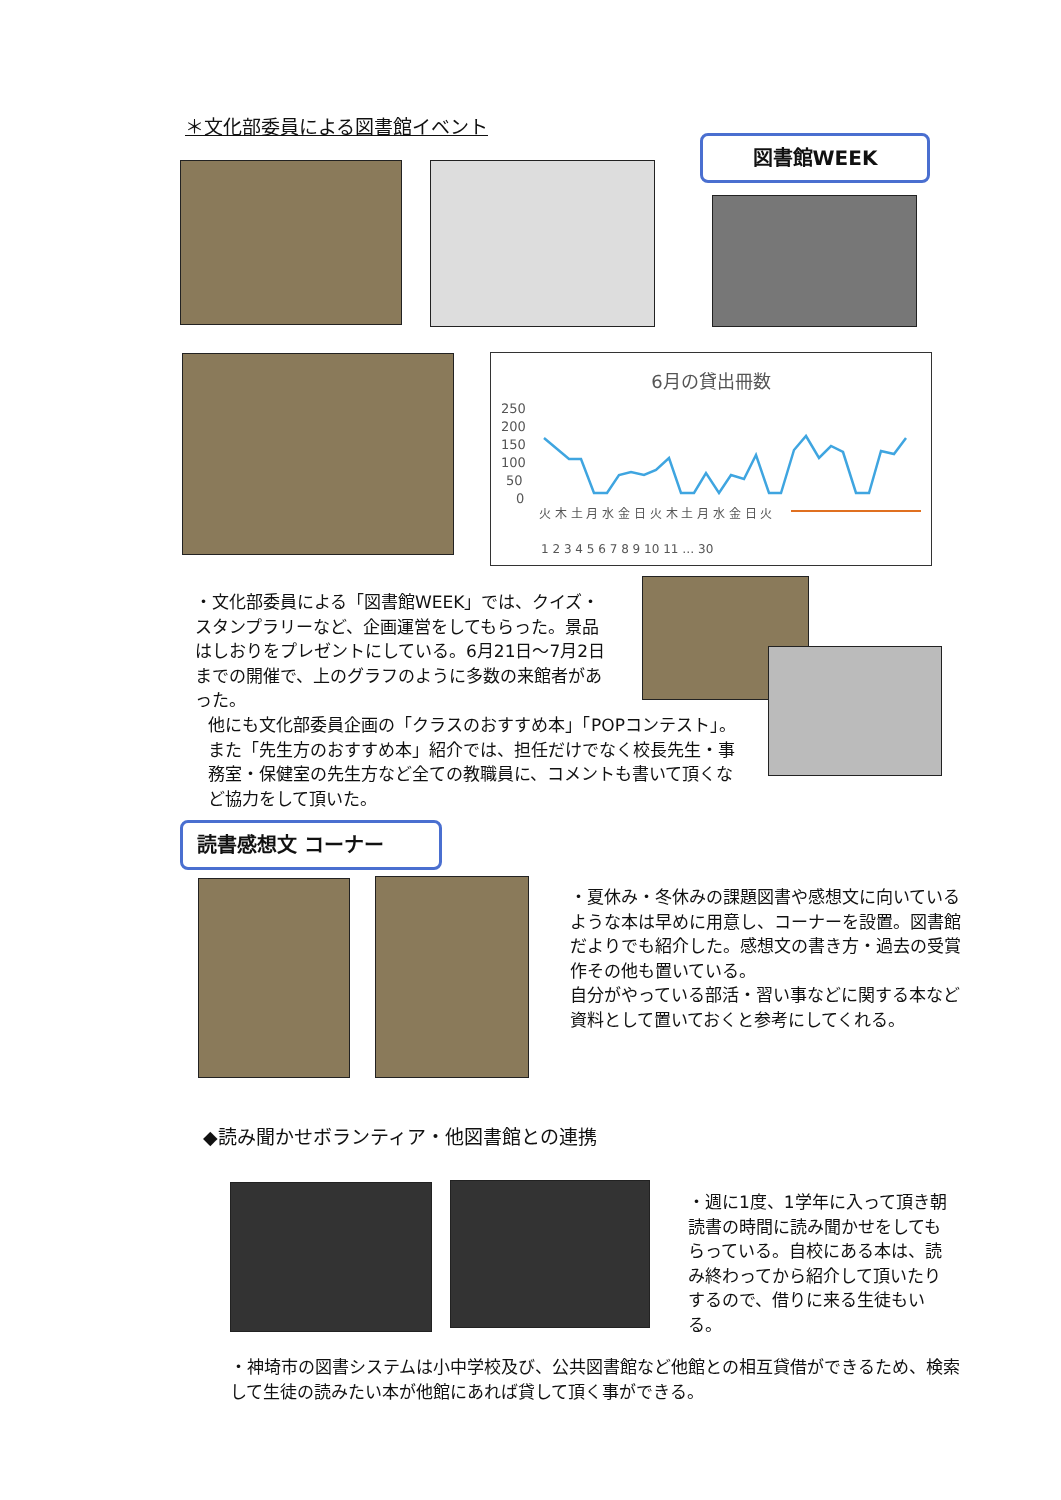＊文化部委員による図書館イベント
図書館WEEK
6月の貸出冊数
250
200
150
100
50
0
火 木 土 月 水 金 日 火 木 土 月 水 金 日 火
1 2 3 4 5 6 7 8 9 10 11 … 30
・文化部委員による「図書館WEEK」では、クイズ・スタンプラリーなど、企画運営をしてもらった。景品はしおりをプレゼントにしている。6月21日～7月2日までの開催で、上のグラフのように多数の来館者があった。
他にも文化部委員企画の「クラスのおすすめ本」「POPコンテスト」。また「先生方のおすすめ本」紹介では、担任だけでなく校長先生・事務室・保健室の先生方など全ての教職員に、コメントも書いて頂くなど協力をして頂いた。
読書感想文 コーナー
・夏休み・冬休みの課題図書や感想文に向いているような本は早めに用意し、コーナーを設置。図書館だよりでも紹介した。感想文の書き方・過去の受賞作その他も置いている。
自分がやっている部活・習い事などに関する本など資料として置いておくと参考にしてくれる。
◆読み聞かせボランティア・他図書館との連携
・週に1度、1学年に入って頂き朝読書の時間に読み聞かせをしてもらっている。自校にある本は、読み終わってから紹介して頂いたりするので、借りに来る生徒もいる。
・神埼市の図書システムは小中学校及び、公共図書館など他館との相互貸借ができるため、検索して生徒の読みたい本が他館にあれば貸して頂く事ができる。